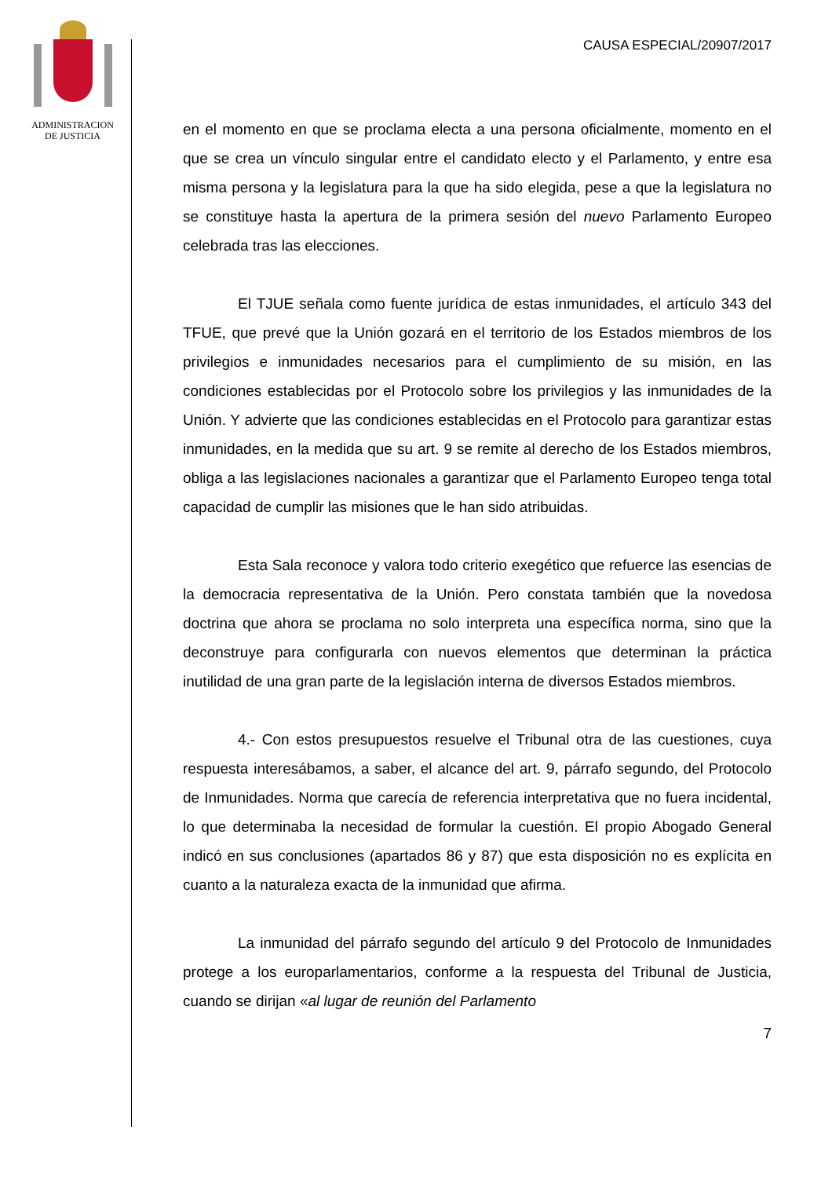ADMINISTRACION
DE JUSTICIA
CAUSA ESPECIAL/20907/2017
en el momento en que se proclama electa a una persona oficialmente, momento en el que se crea un vínculo singular entre el candidato electo y el Parlamento, y entre esa misma persona y la legislatura para la que ha sido elegida, pese a que la legislatura no se constituye hasta la apertura de la primera sesión del nuevo Parlamento Europeo celebrada tras las elecciones.
El TJUE señala como fuente jurídica de estas inmunidades, el artículo 343 del TFUE, que prevé que la Unión gozará en el territorio de los Estados miembros de los privilegios e inmunidades necesarios para el cumplimiento de su misión, en las condiciones establecidas por el Protocolo sobre los privilegios y las inmunidades de la Unión. Y advierte que las condiciones establecidas en el Protocolo para garantizar estas inmunidades, en la medida que su art. 9 se remite al derecho de los Estados miembros, obliga a las legislaciones nacionales a garantizar que el Parlamento Europeo tenga total capacidad de cumplir las misiones que le han sido atribuidas.
Esta Sala reconoce y valora todo criterio exegético que refuerce las esencias de la democracia representativa de la Unión. Pero constata también que la novedosa doctrina que ahora se proclama no solo interpreta una específica norma, sino que la deconstruye para configurarla con nuevos elementos que determinan la práctica inutilidad de una gran parte de la legislación interna de diversos Estados miembros.
4.- Con estos presupuestos resuelve el Tribunal otra de las cuestiones, cuya respuesta interesábamos, a saber, el alcance del art. 9, párrafo segundo, del Protocolo de Inmunidades. Norma que carecía de referencia interpretativa que no fuera incidental, lo que determinaba la necesidad de formular la cuestión. El propio Abogado General indicó en sus conclusiones (apartados 86 y 87) que esta disposición no es explícita en cuanto a la naturaleza exacta de la inmunidad que afirma.
La inmunidad del párrafo segundo del artículo 9 del Protocolo de Inmunidades protege a los europarlamentarios, conforme a la respuesta del Tribunal de Justicia, cuando se dirijan «al lugar de reunión del Parlamento
7